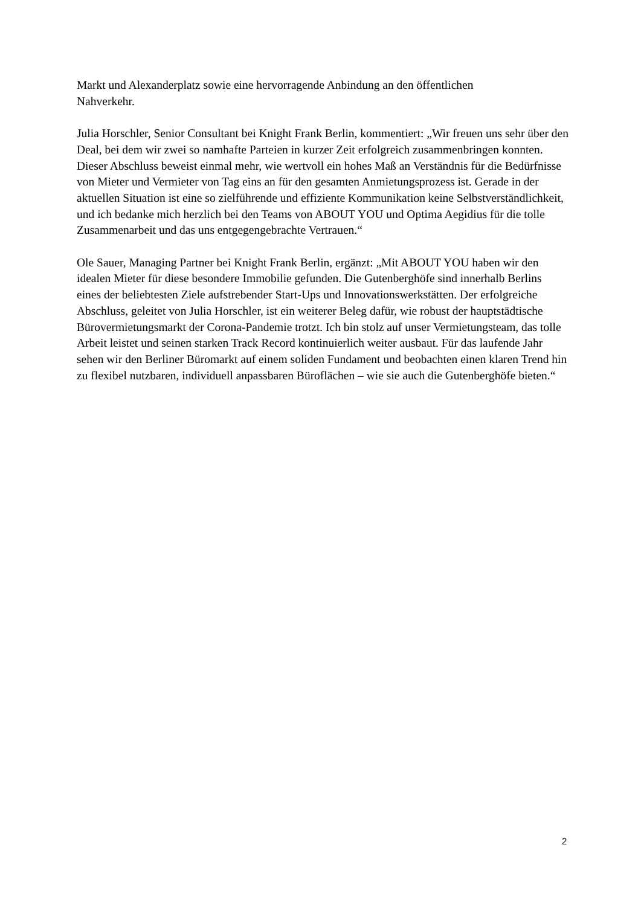Markt und Alexanderplatz sowie eine hervorragende Anbindung an den öffentlichen
Nahverkehr.
Julia Horschler, Senior Consultant bei Knight Frank Berlin, kommentiert: „Wir freuen uns sehr über den Deal, bei dem wir zwei so namhafte Parteien in kurzer Zeit erfolgreich zusammenbringen konnten. Dieser Abschluss beweist einmal mehr, wie wertvoll ein hohes Maß an Verständnis für die Bedürfnisse von Mieter und Vermieter von Tag eins an für den gesamten Anmietungsprozess ist. Gerade in der aktuellen Situation ist eine so zielführende und effiziente Kommunikation keine Selbstverständlichkeit, und ich bedanke mich herzlich bei den Teams von ABOUT YOU und Optima Aegidius für die tolle Zusammenarbeit und das uns entgegengebrachte Vertrauen.“
Ole Sauer, Managing Partner bei Knight Frank Berlin, ergänzt: „Mit ABOUT YOU haben wir den idealen Mieter für diese besondere Immobilie gefunden. Die Gutenberghöfe sind innerhalb Berlins eines der beliebtesten Ziele aufstrebender Start-Ups und Innovationswerkstätten. Der erfolgreiche Abschluss, geleitet von Julia Horschler, ist ein weiterer Beleg dafür, wie robust der hauptstädtische Bürovermietungsmarkt der Corona-Pandemie trotzt. Ich bin stolz auf unser Vermietungsteam, das tolle Arbeit leistet und seinen starken Track Record kontinuierlich weiter ausbaut. Für das laufende Jahr sehen wir den Berliner Büromarkt auf einem soliden Fundament und beobachten einen klaren Trend hin zu flexibel nutzbaren, individuell anpassbaren Büroflächen – wie sie auch die Gutenberghöfe bieten.“
2